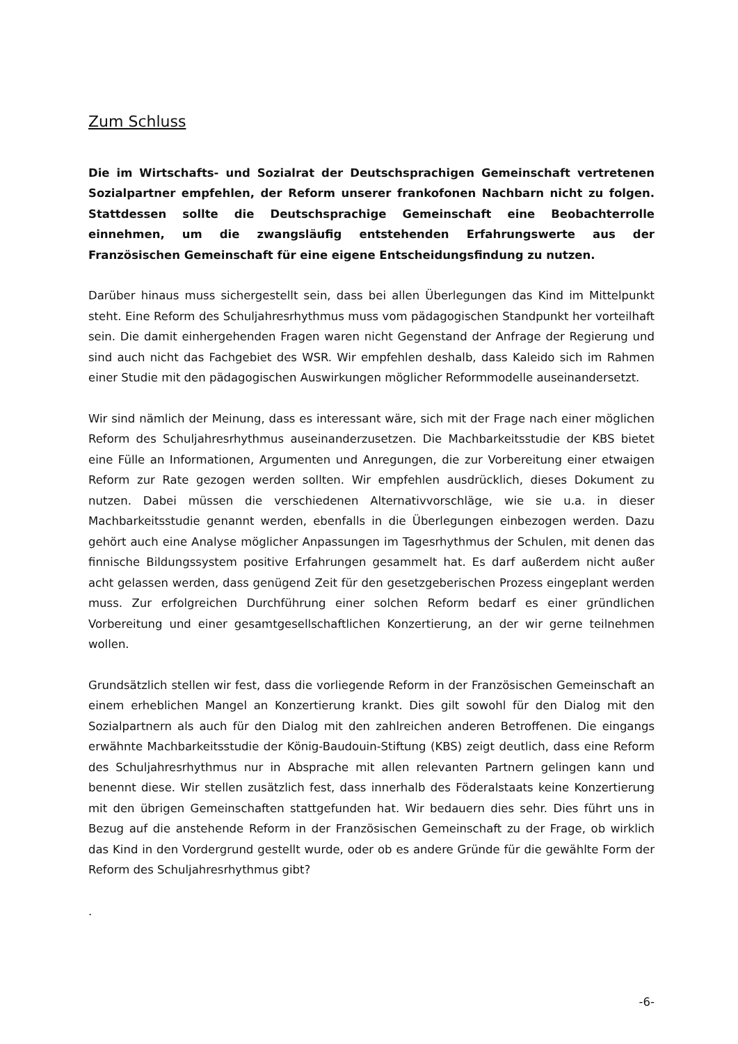Zum Schluss
Die im Wirtschafts- und Sozialrat der Deutschsprachigen Gemeinschaft vertretenen Sozialpartner empfehlen, der Reform unserer frankofonen Nachbarn nicht zu folgen. Stattdessen sollte die Deutschsprachige Gemeinschaft eine Beobachterrolle einnehmen, um die zwangsläufig entstehenden Erfahrungswerte aus der Französischen Gemeinschaft für eine eigene Entscheidungsfindung zu nutzen.
Darüber hinaus muss sichergestellt sein, dass bei allen Überlegungen das Kind im Mittelpunkt steht. Eine Reform des Schuljahresrhythmus muss vom pädagogischen Standpunkt her vorteilhaft sein. Die damit einhergehenden Fragen waren nicht Gegenstand der Anfrage der Regierung und sind auch nicht das Fachgebiet des WSR. Wir empfehlen deshalb, dass Kaleido sich im Rahmen einer Studie mit den pädagogischen Auswirkungen möglicher Reformmodelle auseinandersetzt.
Wir sind nämlich der Meinung, dass es interessant wäre, sich mit der Frage nach einer möglichen Reform des Schuljahresrhythmus auseinanderzusetzen. Die Machbarkeitsstudie der KBS bietet eine Fülle an Informationen, Argumenten und Anregungen, die zur Vorbereitung einer etwaigen Reform zur Rate gezogen werden sollten. Wir empfehlen ausdrücklich, dieses Dokument zu nutzen. Dabei müssen die verschiedenen Alternativvorschläge, wie sie u.a. in dieser Machbarkeitsstudie genannt werden, ebenfalls in die Überlegungen einbezogen werden. Dazu gehört auch eine Analyse möglicher Anpassungen im Tagesrhythmus der Schulen, mit denen das finnische Bildungssystem positive Erfahrungen gesammelt hat. Es darf außerdem nicht außer acht gelassen werden, dass genügend Zeit für den gesetzgeberischen Prozess eingeplant werden muss. Zur erfolgreichen Durchführung einer solchen Reform bedarf es einer gründlichen Vorbereitung und einer gesamtgesellschaftlichen Konzertierung, an der wir gerne teilnehmen wollen.
Grundsätzlich stellen wir fest, dass die vorliegende Reform in der Französischen Gemeinschaft an einem erheblichen Mangel an Konzertierung krankt. Dies gilt sowohl für den Dialog mit den Sozialpartnern als auch für den Dialog mit den zahlreichen anderen Betroffenen. Die eingangs erwähnte Machbarkeitsstudie der König-Baudouin-Stiftung (KBS) zeigt deutlich, dass eine Reform des Schuljahresrhythmus nur in Absprache mit allen relevanten Partnern gelingen kann und benennt diese. Wir stellen zusätzlich fest, dass innerhalb des Föderalstaats keine Konzertierung mit den übrigen Gemeinschaften stattgefunden hat. Wir bedauern dies sehr. Dies führt uns in Bezug auf die anstehende Reform in der Französischen Gemeinschaft zu der Frage, ob wirklich das Kind in den Vordergrund gestellt wurde, oder ob es andere Gründe für die gewählte Form der Reform des Schuljahresrhythmus gibt?
.
-6-